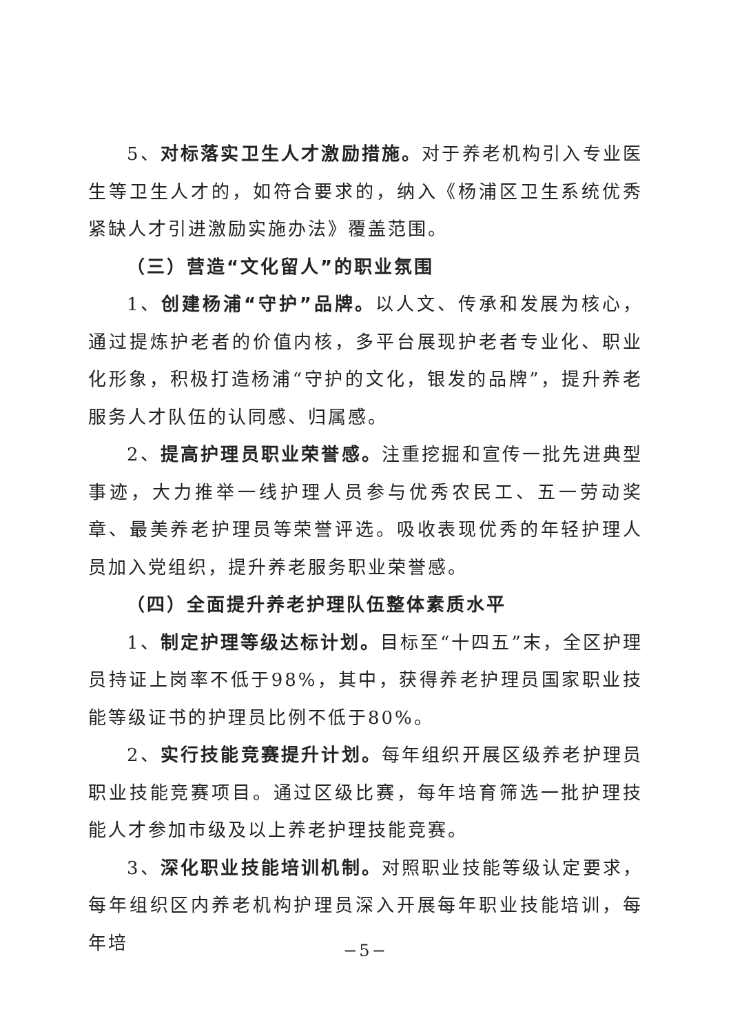5、对标落实卫生人才激励措施。对于养老机构引入专业医生等卫生人才的，如符合要求的，纳入《杨浦区卫生系统优秀紧缺人才引进激励实施办法》覆盖范围。
（三）营造“文化留人”的职业氛围
1、创建杨浦“守护”品牌。以人文、传承和发展为核心，通过提炼护老者的价值内核，多平台展现护老者专业化、职业化形象，积极打造杨浦“守护的文化，银发的品牌”，提升养老服务人才队伍的认同感、归属感。
2、提高护理员职业荣誉感。注重挖掘和宣传一批先进典型事迹，大力推举一线护理人员参与优秀农民工、五一劳动奖章、最美养老护理员等荣誉评选。吸收表现优秀的年轻护理人员加入党组织，提升养老服务职业荣誉感。
（四）全面提升养老护理队伍整体素质水平
1、制定护理等级达标计划。目标至“十四五”末，全区护理员持证上岗率不低于98%，其中，获得养老护理员国家职业技能等级证书的护理员比例不低于80%。
2、实行技能竞赛提升计划。每年组织开展区级养老护理员职业技能竞赛项目。通过区级比赛，每年培育筛选一批护理技能人才参加市级及以上养老护理技能竞赛。
3、深化职业技能培训机制。对照职业技能等级认定要求，每年组织区内养老机构护理员深入开展每年职业技能培训，每年培
−5−